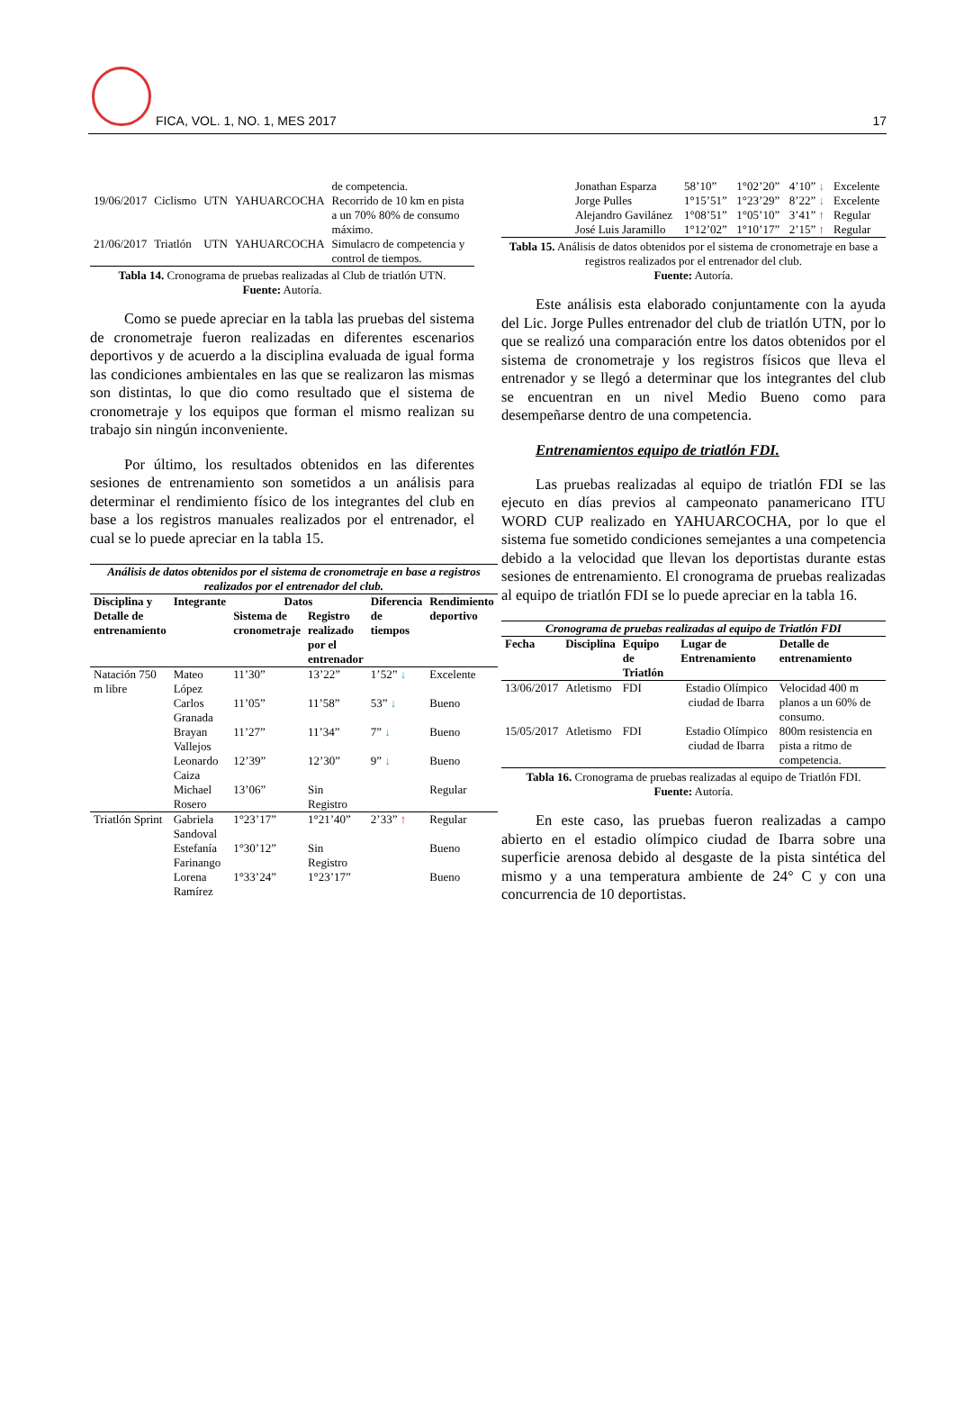FICA, VOL. 1, NO. 1, MES 2017 17
| | | | | de competencia. |
| 19/06/2017 | Ciclismo | UTN | YAHUARCOCHA | Recorrido de 10 km en pista a un 70% 80% de consumo máximo. |
| 21/06/2017 | Triatlón | UTN | YAHUARCOCHA | Simulacro de competencia y control de tiempos. |
Tabla 14. Cronograma de pruebas realizadas al Club de triatlón UTN.
Fuente: Autoría.
Como se puede apreciar en la tabla las pruebas del sistema de cronometraje fueron realizadas en diferentes escenarios deportivos y de acuerdo a la disciplina evaluada de igual forma las condiciones ambientales en las que se realizaron las mismas son distintas, lo que dio como resultado que el sistema de cronometraje y los equipos que forman el mismo realizan su trabajo sin ningún inconveniente.
Por último, los resultados obtenidos en las diferentes sesiones de entrenamiento son sometidos a un análisis para determinar el rendimiento físico de los integrantes del club en base a los registros manuales realizados por el entrenador, el cual se lo puede apreciar en la tabla 15.
| Análisis de datos obtenidos por el sistema de cronometraje en base a registros realizados por el entrenador del club. | | | | | |
| Disciplina y Detalle de entrenamiento | Integrante | Datos | | Diferencia de tiempos | Rendimiento deportivo |
| | | Sistema de cronometraje | Registro realizado por el entrenador | | |
| Natación 750 m libre | Mateo López | 11’30” | 13’22” | 1’52” ↓ | Excelente |
| | Carlos Granada | 11’05” | 11’58” | 53” ↓ | Bueno |
| | Brayan Vallejos | 11’27” | 11’34” | 7” ↓ | Bueno |
| | Leonardo Caiza | 12’39” | 12’30” | 9” ↓ | Bueno |
| | Michael Rosero | 13’06” | Sin Registro | | Regular |
| Triatlón Sprint | Gabriela Sandoval | 1°23’17” | 1°21’40” | 2’33” ↑ | Regular |
| | Estefanía Farinango | 1°30’12” | Sin Registro | | Bueno |
| | Lorena Ramírez | 1°33’24” | 1°23’17” | | Bueno |
| | Jonathan Esparza | 58’10” | 1°02’20” | 4’10” ↓ | Excelente |
| | Jorge Pulles | 1°15’51” | 1°23’29” | 8’22” ↓ | Excelente |
| | Alejandro Gavilánez | 1°08’51” | 1°05’10” | 3’41” ↑ | Regular |
| | José Luis Jaramillo | 1°12’02” | 1°10’17” | 2’15” ↑ | Regular |
Tabla 15. Análisis de datos obtenidos por el sistema de cronometraje en base a registros realizados por el entrenador del club.
Fuente: Autoría.
Este análisis esta elaborado conjuntamente con la ayuda del Lic. Jorge Pulles entrenador del club de triatlón UTN, por lo que se realizó una comparación entre los datos obtenidos por el sistema de cronometraje y los registros físicos que lleva el entrenador y se llegó a determinar que los integrantes del club se encuentran en un nivel Medio Bueno como para desempeñarse dentro de una competencia.
Entrenamientos equipo de triatlón FDI.
Las pruebas realizadas al equipo de triatlón FDI se las ejecuto en días previos al campeonato panamericano ITU WORD CUP realizado en YAHUARCOCHA, por lo que el sistema fue sometido condiciones semejantes a una competencia debido a la velocidad que llevan los deportistas durante estas sesiones de entrenamiento. El cronograma de pruebas realizadas al equipo de triatlón FDI se lo puede apreciar en la tabla 16.
| Cronograma de pruebas realizadas al equipo de Triatlón FDI | | | | |
| Fecha | Disciplina | Equipo de Triatlón | Lugar de Entrenamiento | Detalle de entrenamiento |
| 13/06/2017 | Atletismo | FDI | Estadio Olímpico ciudad de Ibarra | Velocidad 400 m planos a un 60% de consumo. |
| 15/05/2017 | Atletismo | FDI | Estadio Olímpico ciudad de Ibarra | 800m resistencia en pista a ritmo de competencia. |
Tabla 16. Cronograma de pruebas realizadas al equipo de Triatlón FDI.
Fuente: Autoría.
En este caso, las pruebas fueron realizadas a campo abierto en el estadio olímpico ciudad de Ibarra sobre una superficie arenosa debido al desgaste de la pista sintética del mismo y a una temperatura ambiente de 24° C y con una concurrencia de 10 deportistas.